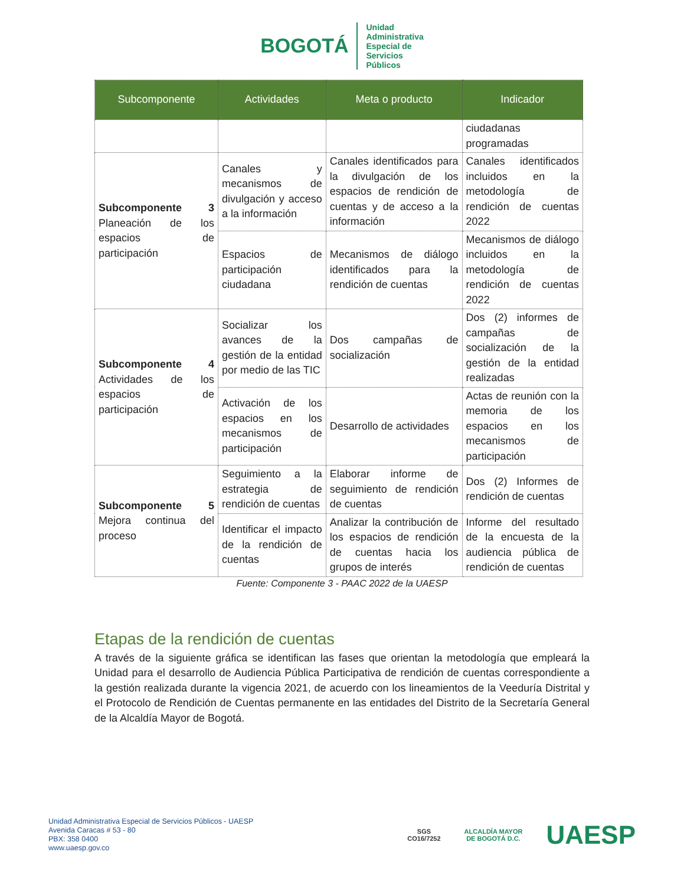BOGOTÁ
Unidad
Administrativa
Especial de
Servicios
Públicos
| Subcomponente | Actividades | Meta o producto | Indicador |
| --- | --- | --- | --- |
| | | | ciudadanas programadas |
| Subcomponente 3 Planeación de los espacios de participación | Canales y mecanismos de divulgación y acceso a la información | Canales identificados para la divulgación de los espacios de rendición de cuentas y de acceso a la información | Canales identificados incluidos en la metodología de rendición de cuentas 2022 |
| | Espacios de participación ciudadana | Mecanismos de diálogo identificados para la rendición de cuentas | Mecanismos de diálogo incluidos en la metodología de rendición de cuentas 2022 |
| Subcomponente 4 Actividades de los espacios de participación | Socializar los avances de la gestión de la entidad por medio de las TIC | Dos campañas de socialización | Dos (2) informes de campañas de socialización de la gestión de la entidad realizadas |
| | Activación de los espacios en los mecanismos de participación | Desarrollo de actividades | Actas de reunión con la memoria de los espacios en los mecanismos de participación |
| Subcomponente 5 Mejora continua del proceso | Seguimiento a la estrategia de rendición de cuentas | Elaborar informe de seguimiento de rendición de cuentas | Dos (2) Informes de rendición de cuentas |
| | Identificar el impacto de la rendición de cuentas | Analizar la contribución de los espacios de rendición de cuentas hacia los grupos de interés | Informe del resultado de la encuesta de la audiencia pública de rendición de cuentas |
Fuente: Componente 3 - PAAC 2022 de la UAESP
Etapas de la rendición de cuentas
A través de la siguiente gráfica se identifican las fases que orientan la metodología que empleará la Unidad para el desarrollo de Audiencia Pública Participativa de rendición de cuentas correspondiente a la gestión realizada durante la vigencia 2021, de acuerdo con los lineamientos de la Veeduría Distrital y el Protocolo de Rendición de Cuentas permanente en las entidades del Distrito de la Secretaría General de la Alcaldía Mayor de Bogotá.
Unidad Administrativa Especial de Servicios Públicos - UAESP
Avenida Caracas # 53 - 80
PBX: 358 0400
www.uaesp.gov.co
SGS
CO16/7252
ALCALDÍA MAYOR
DE BOGOTÁ D.C.
UAESP